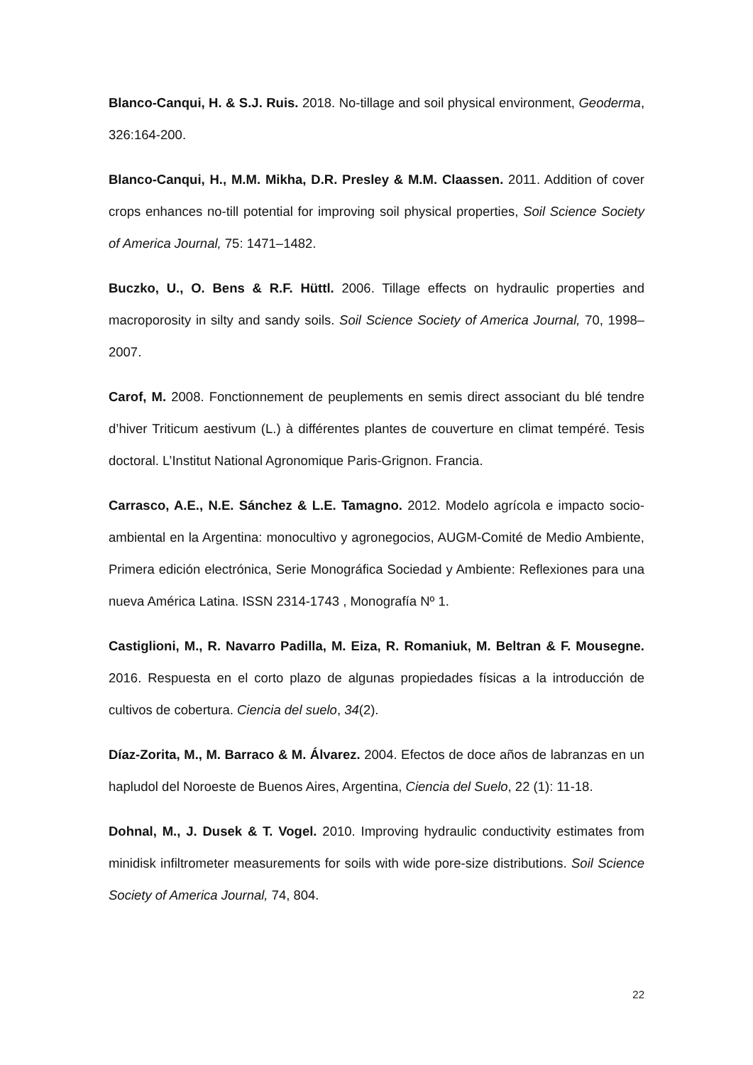Blanco-Canqui, H. & S.J. Ruis. 2018. No-tillage and soil physical environment, Geoderma, 326:164-200.
Blanco-Canqui, H., M.M. Mikha, D.R. Presley & M.M. Claassen. 2011. Addition of cover crops enhances no-till potential for improving soil physical properties, Soil Science Society of America Journal, 75: 1471–1482.
Buczko, U., O. Bens & R.F. Hüttl. 2006. Tillage effects on hydraulic properties and macroporosity in silty and sandy soils. Soil Science Society of America Journal, 70, 1998–2007.
Carof, M. 2008. Fonctionnement de peuplements en semis direct associant du blé tendre d’hiver Triticum aestivum (L.) à différentes plantes de couverture en climat tempéré. Tesis doctoral. L’Institut National Agronomique Paris-Grignon. Francia.
Carrasco, A.E., N.E. Sánchez & L.E. Tamagno. 2012. Modelo agrícola e impacto socio-ambiental en la Argentina: monocultivo y agronegocios, AUGM-Comité de Medio Ambiente, Primera edición electrónica, Serie Monográfica Sociedad y Ambiente: Reflexiones para una nueva América Latina. ISSN 2314-1743 , Monografía Nº 1.
Castiglioni, M., R. Navarro Padilla, M. Eiza, R. Romaniuk, M. Beltran & F. Mousegne. 2016. Respuesta en el corto plazo de algunas propiedades físicas a la introducción de cultivos de cobertura. Ciencia del suelo, 34(2).
Díaz-Zorita, M., M. Barraco & M. Álvarez. 2004. Efectos de doce años de labranzas en un hapludol del Noroeste de Buenos Aires, Argentina, Ciencia del Suelo, 22 (1): 11-18.
Dohnal, M., J. Dusek & T. Vogel. 2010. Improving hydraulic conductivity estimates from minidisk infiltrometer measurements for soils with wide pore-size distributions. Soil Science Society of America Journal, 74, 804.
22